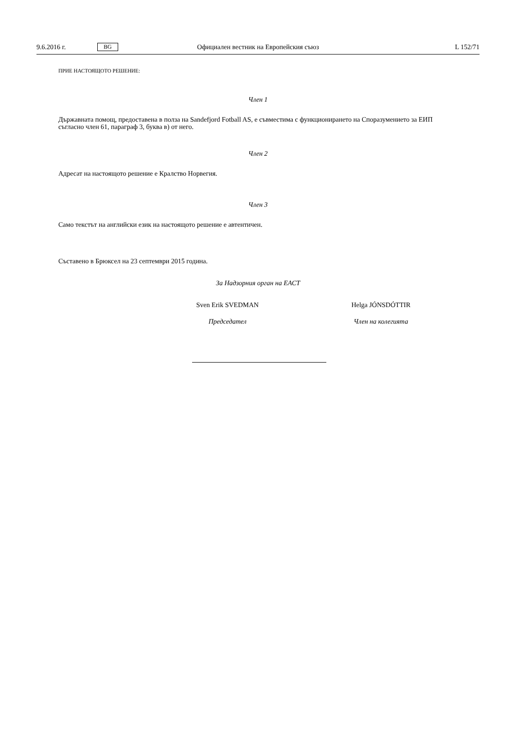9.6.2016 г. BG Официален вестник на Европейския съюз L 152/71
ПРИЕ НАСТОЯЩОТО РЕШЕНИЕ:
Член 1
Държавната помощ, предоставена в полза на Sandefjord Fotball AS, е съвместима с функционирането на Споразумението за ЕИП съгласно член 61, параграф 3, буква в) от него.
Член 2
Адресат на настоящото решение е Кралство Норвегия.
Член 3
Само текстът на английски език на настоящото решение е автентичен.
Съставено в Брюксел на 23 септември 2015 година.
За Надзорния орган на ЕАСТ
Sven Erik SVEDMAN Helga JÓNSDÓTTIR
Председател Член на колегията